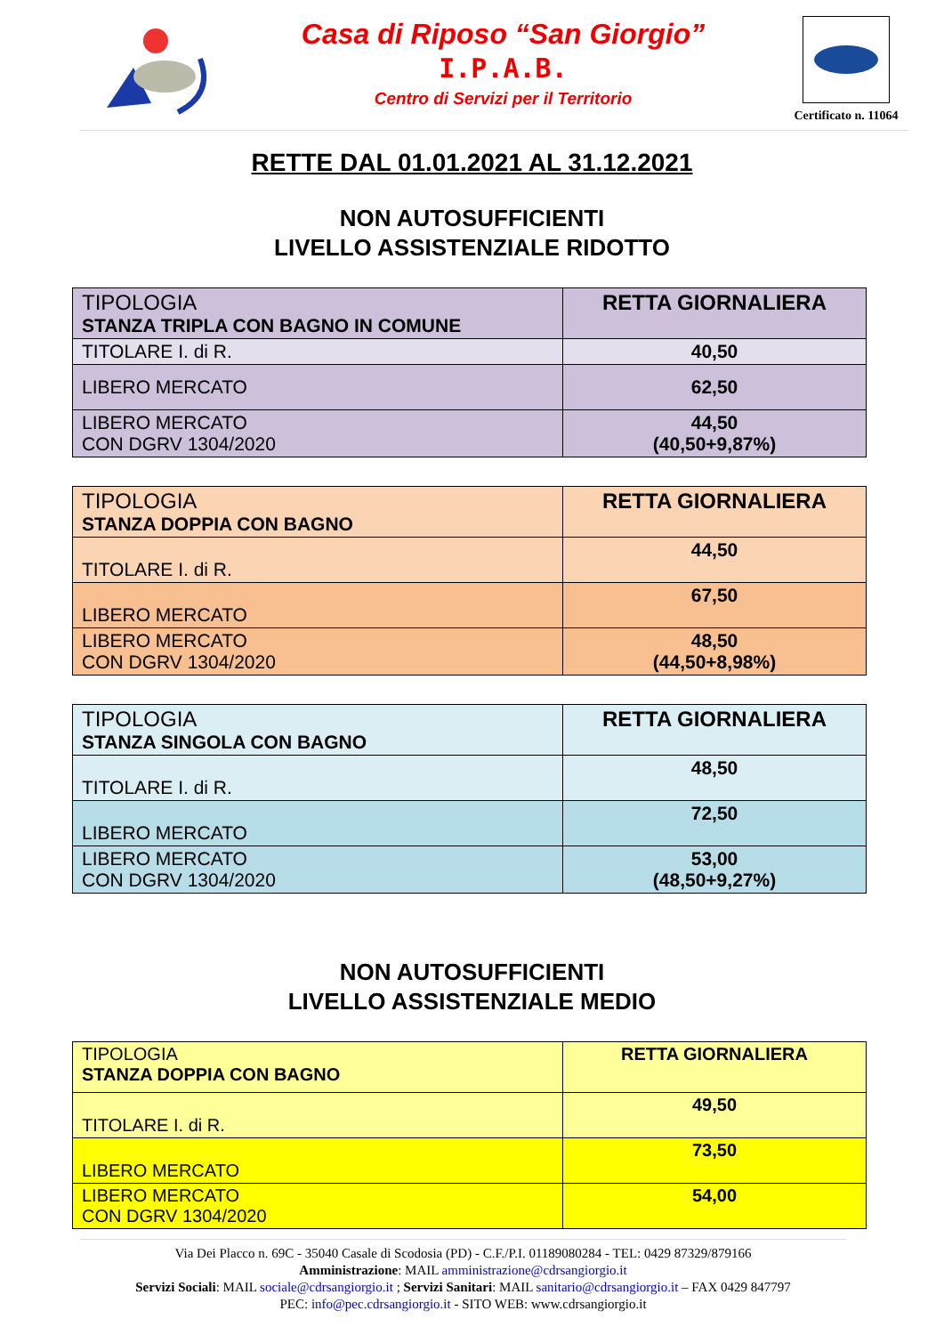Casa di Riposo “San Giorgio”
I.P.A.B.
Centro di Servizi per il Territorio
Certificato n. 11064
RETTE DAL 01.01.2021 AL 31.12.2021
NON AUTOSUFFICIENTI
LIVELLO ASSISTENZIALE RIDOTTO
| TIPOLOGIA STANZA TRIPLA CON BAGNO IN COMUNE | RETTA GIORNALIERA |
| TITOLARE I. di R. | 40,50 |
| LIBERO MERCATO | 62,50 |
| LIBERO MERCATO CON DGRV 1304/2020 | 44,50 (40,50+9,87%) |
| TIPOLOGIA STANZA DOPPIA CON BAGNO | RETTA GIORNALIERA |
| TITOLARE I. di R. | 44,50 |
| LIBERO MERCATO | 67,50 |
| LIBERO MERCATO CON DGRV 1304/2020 | 48,50 (44,50+8,98%) |
| TIPOLOGIA STANZA SINGOLA CON BAGNO | RETTA GIORNALIERA |
| TITOLARE I. di R. | 48,50 |
| LIBERO MERCATO | 72,50 |
| LIBERO MERCATO CON DGRV 1304/2020 | 53,00 (48,50+9,27%) |
NON AUTOSUFFICIENTI
LIVELLO ASSISTENZIALE MEDIO
| TIPOLOGIA STANZA DOPPIA CON BAGNO | RETTA GIORNALIERA |
| TITOLARE I. di R. | 49,50 |
| LIBERO MERCATO | 73,50 |
| LIBERO MERCATO CON DGRV 1304/2020 | 54,00 |
Via Dei Placco n. 69C - 35040 Casale di Scodosia (PD) - C.F./P.I. 01189080284 - TEL: 0429 87329/879166
Amministrazione: MAIL amministrazione@cdrsangiorgio.it
Servizi Sociali: MAIL sociale@cdrsangiorgio.it ; Servizi Sanitari: MAIL sanitario@cdrsangiorgio.it – FAX 0429 847797
PEC: info@pec.cdrsangiorgio.it - SITO WEB: www.cdrsangiorgio.it